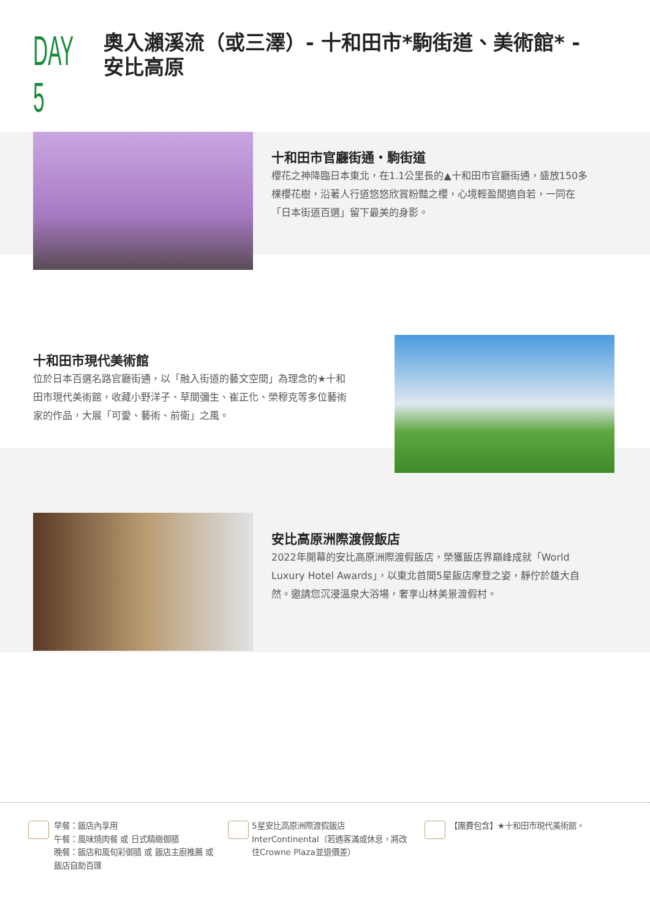DAY 5
奧入瀨溪流（或三澤）- 十和田市*駒街道、美術館* -
安比高原
十和田市官廳街通・駒街道
櫻花之神降臨日本東北，在1.1公里長的▲十和田市官廳街通，盛放150多棵櫻花樹，沿著人行道悠悠欣賞粉豔之櫻，心境輕盈閒適自若，一同在「日本街道百選」留下最美的身影。
十和田市現代美術館
位於日本百選名路官廳街通，以「融入街道的藝文空間」為理念的★十和田市現代美術館，收藏小野洋子、草間彌生、崔正化、榮穆克等多位藝術家的作品，大展「可愛、藝術、前衛」之風。
安比高原洲際渡假飯店
2022年開幕的安比高原洲際渡假飯店，榮獲飯店界巔峰成就「World Luxury Hotel Awards」，以東北首間5星飯店摩登之姿，靜佇於雄大自然。邀請您沉浸溫泉大浴場，奢享山林美景渡假村。
早餐：飯店內享用
午餐：風味燒肉餐 或 日式精緻御膳
晚餐：飯店和風旬彩御膳 或 飯店主廚推薦 或 飯店自助百匯
5星安比高原洲際渡假飯店InterContinental（若遇客滿或休息，將改住Crowne Plaza並退價差）
【團費包含】★十和田市現代美術館。